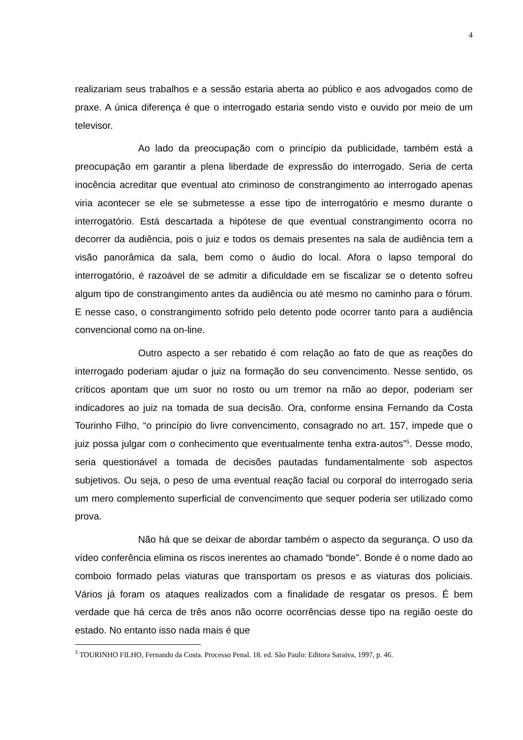4
realizariam seus trabalhos e a sessão estaria aberta ao público e aos advogados como de praxe. A única diferença é que o interrogado estaria sendo visto e ouvido por meio de um televisor.
Ao lado da preocupação com o princípio da publicidade, também está a preocupação em garantir a plena liberdade de expressão do interrogado. Seria de certa inocência acreditar que eventual ato criminoso de constrangimento ao interrogado apenas viria acontecer se ele se submetesse a esse tipo de interrogatório e mesmo durante o interrogatório. Está descartada a hipótese de que eventual constrangimento ocorra no decorrer da audiência, pois o juiz e todos os demais presentes na sala de audiência tem a visão panorâmica da sala, bem como o áudio do local. Afora o lapso temporal do interrogatório, é razoável de se admitir a dificuldade em se fiscalizar se o detento sofreu algum tipo de constrangimento antes da audiência ou até mesmo no caminho para o fórum. E nesse caso, o constrangimento sofrido pelo detento pode ocorrer tanto para a audiência convencional como na on-line.
Outro aspecto a ser rebatido é com relação ao fato de que as reações do interrogado poderiam ajudar o juiz na formação do seu convencimento. Nesse sentido, os críticos apontam que um suor no rosto ou um tremor na mão ao depor, poderiam ser indicadores ao juiz na tomada de sua decisão. Ora, conforme ensina Fernando da Costa Tourinho Filho, “o princípio do livre convencimento, consagrado no art. 157, impede que o juiz possa julgar com o conhecimento que eventualmente tenha extra-autos”<sup>5</sup>. Desse modo, seria questionável a tomada de decisões pautadas fundamentalmente sob aspectos subjetivos. Ou seja, o peso de uma eventual reação facial ou corporal do interrogado seria um mero complemento superficial de convencimento que sequer poderia ser utilizado como prova.
Não há que se deixar de abordar também o aspecto da segurança. O uso da vídeo conferência elimina os riscos inerentes ao chamado “bonde”. Bonde é o nome dado ao comboio formado pelas viaturas que transportam os presos e as viaturas dos policiais. Vários já foram os ataques realizados com a finalidade de resgatar os presos. É bem verdade que há cerca de três anos não ocorre ocorrências desse tipo na região oeste do estado. No entanto isso nada mais é que
<sup>5</sup> TOURINHO FILHO, Fernando da Costa. Processo Penal. 18. ed. São Paulo: Editora Saraiva, 1997, p. 46.